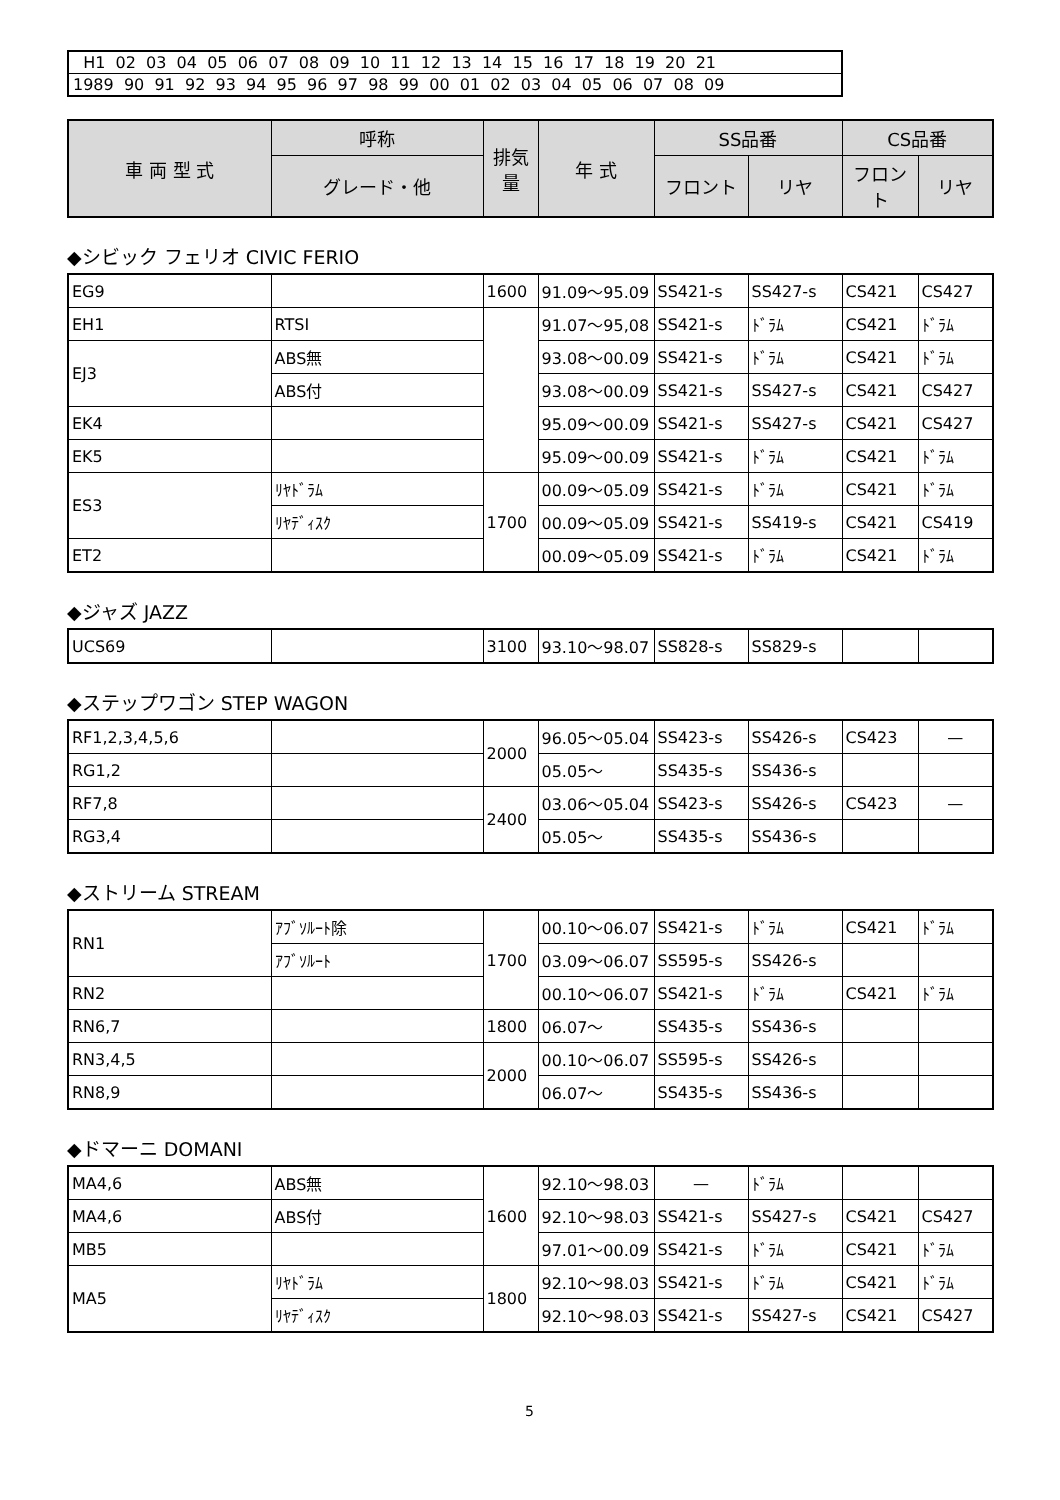H1 02 03 04 05 06 07 08 09 10 11 12 13 14 15 16 17 18 19 20 21
1989 90 91 92 93 94 95 96 97 98 99 00 01 02 03 04 05 06 07 08 09
| 車 両 型 式 | 呼称 | 排気量 | 年 式 | SS品番 | | CS品番 | |
| --- | --- | --- | --- | --- | --- | --- | --- |
| | グレード・他 | | | フロント | リヤ | フロント | リヤ |
◆シビック フェリオ CIVIC FERIO
| EG9 | | 1600 | 91.09～95.09 | SS421-s | SS427-s | CS421 | CS427 |
| EH1 | RTSI | | 91.07～95,08 | SS421-s | ﾄﾞﾗﾑ | CS421 | ﾄﾞﾗﾑ |
| EJ3 | ABS無 | | 93.08～00.09 | SS421-s | ﾄﾞﾗﾑ | CS421 | ﾄﾞﾗﾑ |
| | ABS付 | | 93.08～00.09 | SS421-s | SS427-s | CS421 | CS427 |
| EK4 | | | 95.09～00.09 | SS421-s | SS427-s | CS421 | CS427 |
| EK5 | | | 95.09～00.09 | SS421-s | ﾄﾞﾗﾑ | CS421 | ﾄﾞﾗﾑ |
| ES3 | ﾘﾔﾄﾞﾗﾑ | 1700 | 00.09～05.09 | SS421-s | ﾄﾞﾗﾑ | CS421 | ﾄﾞﾗﾑ |
| | ﾘﾔﾃﾞｨｽｸ | | 00.09～05.09 | SS421-s | SS419-s | CS421 | CS419 |
| ET2 | | | 00.09～05.09 | SS421-s | ﾄﾞﾗﾑ | CS421 | ﾄﾞﾗﾑ |
◆ジャズ JAZZ
| UCS69 | | 3100 | 93.10～98.07 | SS828-s | SS829-s | | |
◆ステップワゴン STEP WAGON
| RF1,2,3,4,5,6 | | 2000 | 96.05～05.04 | SS423-s | SS426-s | CS423 | — |
| RG1,2 | | | 05.05～ | SS435-s | SS436-s | | |
| RF7,8 | | 2400 | 03.06～05.04 | SS423-s | SS426-s | CS423 | — |
| RG3,4 | | | 05.05～ | SS435-s | SS436-s | | |
◆ストリーム STREAM
| RN1 | ｱﾌﾞｿﾙｰﾄ除 | 1700 | 00.10～06.07 | SS421-s | ﾄﾞﾗﾑ | CS421 | ﾄﾞﾗﾑ |
| | ｱﾌﾞｿﾙｰﾄ | | 03.09～06.07 | SS595-s | SS426-s | | |
| RN2 | | | 00.10～06.07 | SS421-s | ﾄﾞﾗﾑ | CS421 | ﾄﾞﾗﾑ |
| RN6,7 | | 1800 | 06.07～ | SS435-s | SS436-s | | |
| RN3,4,5 | | 2000 | 00.10～06.07 | SS595-s | SS426-s | | |
| RN8,9 | | | 06.07～ | SS435-s | SS436-s | | |
◆ドマーニ DOMANI
| MA4,6 | ABS無 | 1600 | 92.10～98.03 | — | ﾄﾞﾗﾑ | | |
| MA4,6 | ABS付 | | 92.10～98.03 | SS421-s | SS427-s | CS421 | CS427 |
| MB5 | | | 97.01～00.09 | SS421-s | ﾄﾞﾗﾑ | CS421 | ﾄﾞﾗﾑ |
| MA5 | ﾘﾔﾄﾞﾗﾑ | 1800 | 92.10～98.03 | SS421-s | ﾄﾞﾗﾑ | CS421 | ﾄﾞﾗﾑ |
| | ﾘﾔﾃﾞｨｽｸ | | 92.10～98.03 | SS421-s | SS427-s | CS421 | CS427 |
5